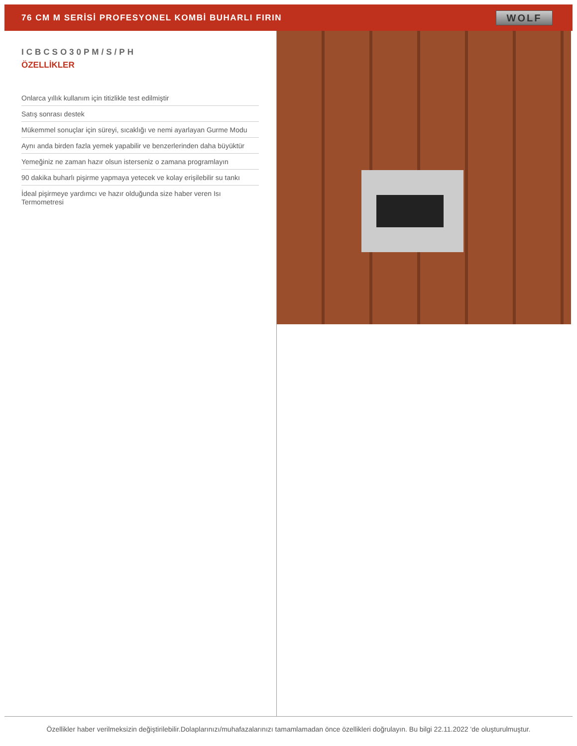76 CM M SERİSİ PROFESYONEL KOMBİ BUHARLI FIRIN
WOLF
ICBCSO30PM/S/PH
ÖZELLİKLER
Onlarca yıllık kullanım için titizlikle test edilmiştir
Satış sonrası destek
Mükemmel sonuçlar için süreyi, sıcaklığı ve nemi ayarlayan Gurme Modu
Aynı anda birden fazla yemek yapabilir ve benzerlerinden daha büyüktür
Yemeğiniz ne zaman hazır olsun isterseniz o zamana programlayın
90 dakika buharlı pişirme yapmaya yetecek ve kolay erişilebilir su tankı
İdeal pişirmeye yardımcı ve hazır olduğunda size haber veren Isı Termometresi
Özellikler haber verilmeksizin değiştirilebilir.Dolaplarınızı/muhafazalarınızı tamamlamadan önce özellikleri doğrulayın. Bu bilgi 22.11.2022 'de oluşturulmuştur.